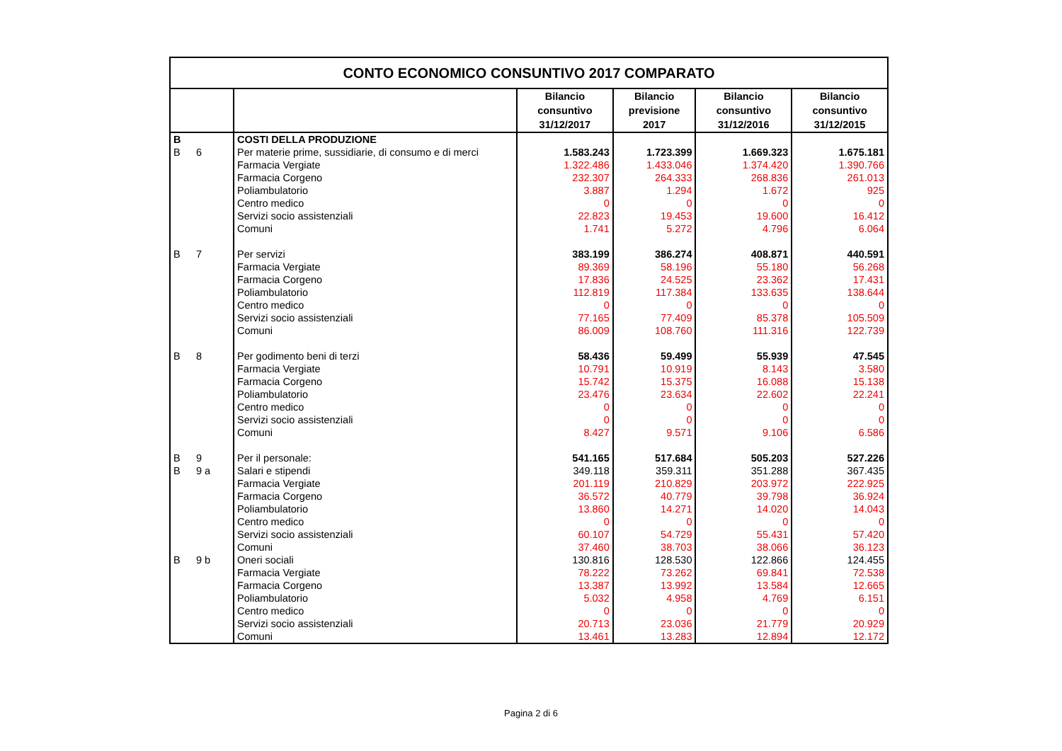| CONTO ECONOMICO CONSUNTIVO 2017 COMPARATO | | | | | | |
| | | | Bilancio consuntivo 31/12/2017 | Bilancio previsione 2017 | Bilancio consuntivo 31/12/2016 | Bilancio consuntivo 31/12/2015 |
| B | | COSTI DELLA PRODUZIONE | | | | |
| B | 6 | Per materie prime, sussidiarie, di consumo e di merci | 1.583.243 | 1.723.399 | 1.669.323 | 1.675.181 |
| | | Farmacia Vergiate | 1.322.486 | 1.433.046 | 1.374.420 | 1.390.766 |
| | | Farmacia Corgeno | 232.307 | 264.333 | 268.836 | 261.013 |
| | | Poliambulatorio | 3.887 | 1.294 | 1.672 | 925 |
| | | Centro medico | 0 | 0 | 0 | 0 |
| | | Servizi socio assistenziali | 22.823 | 19.453 | 19.600 | 16.412 |
| | | Comuni | 1.741 | 5.272 | 4.796 | 6.064 |
| B | 7 | Per servizi | 383.199 | 386.274 | 408.871 | 440.591 |
| | | Farmacia Vergiate | 89.369 | 58.196 | 55.180 | 56.268 |
| | | Farmacia Corgeno | 17.836 | 24.525 | 23.362 | 17.431 |
| | | Poliambulatorio | 112.819 | 117.384 | 133.635 | 138.644 |
| | | Centro medico | 0 | 0 | 0 | 0 |
| | | Servizi socio assistenziali | 77.165 | 77.409 | 85.378 | 105.509 |
| | | Comuni | 86.009 | 108.760 | 111.316 | 122.739 |
| B | 8 | Per godimento beni di terzi | 58.436 | 59.499 | 55.939 | 47.545 |
| | | Farmacia Vergiate | 10.791 | 10.919 | 8.143 | 3.580 |
| | | Farmacia Corgeno | 15.742 | 15.375 | 16.088 | 15.138 |
| | | Poliambulatorio | 23.476 | 23.634 | 22.602 | 22.241 |
| | | Centro medico | 0 | 0 | 0 | 0 |
| | | Servizi socio assistenziali | 0 | 0 | 0 | 0 |
| | | Comuni | 8.427 | 9.571 | 9.106 | 6.586 |
| B | 9 | Per il personale: | 541.165 | 517.684 | 505.203 | 527.226 |
| B | 9 a | Salari e stipendi | 349.118 | 359.311 | 351.288 | 367.435 |
| | | Farmacia Vergiate | 201.119 | 210.829 | 203.972 | 222.925 |
| | | Farmacia Corgeno | 36.572 | 40.779 | 39.798 | 36.924 |
| | | Poliambulatorio | 13.860 | 14.271 | 14.020 | 14.043 |
| | | Centro medico | 0 | 0 | 0 | 0 |
| | | Servizi socio assistenziali | 60.107 | 54.729 | 55.431 | 57.420 |
| | | Comuni | 37.460 | 38.703 | 38.066 | 36.123 |
| B | 9 b | Oneri sociali | 130.816 | 128.530 | 122.866 | 124.455 |
| | | Farmacia Vergiate | 78.222 | 73.262 | 69.841 | 72.538 |
| | | Farmacia Corgeno | 13.387 | 13.992 | 13.584 | 12.665 |
| | | Poliambulatorio | 5.032 | 4.958 | 4.769 | 6.151 |
| | | Centro medico | 0 | 0 | 0 | 0 |
| | | Servizi socio assistenziali | 20.713 | 23.036 | 21.779 | 20.929 |
| | | Comuni | 13.461 | 13.283 | 12.894 | 12.172 |
Pagina 2 di 6